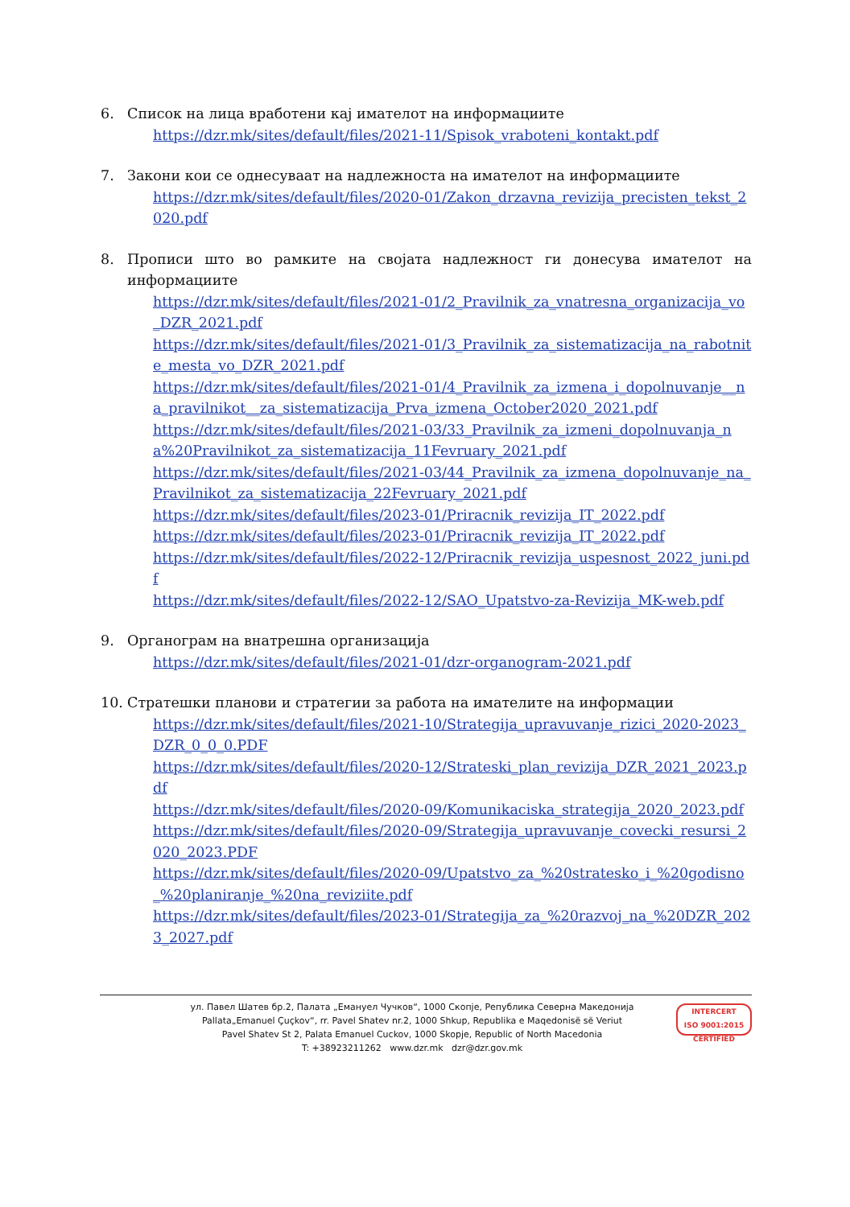6. Список на лица вработени кај имателот на информациите
https://dzr.mk/sites/default/files/2021-11/Spisok_vraboteni_kontakt.pdf
7. Закони кои се однесуваат на надлежноста на имателот на информациите
https://dzr.mk/sites/default/files/2020-01/Zakon_drzavna_revizija_precisten_tekst_2020.pdf
8. Прописи што во рамките на својата надлежност ги донесува имателот на информациите
https://dzr.mk/sites/default/files/2021-01/2_Pravilnik_za_vnatresna_organizacija_vo_DZR_2021.pdf
https://dzr.mk/sites/default/files/2021-01/3_Pravilnik_za_sistematizacija_na_rabotnite_mesta_vo_DZR_2021.pdf
https://dzr.mk/sites/default/files/2021-01/4_Pravilnik_za_izmena_i_dopolnuvanje__na_pravilnikot__za_sistematizacija_Prva_izmena_October2020_2021.pdf
https://dzr.mk/sites/default/files/2021-03/33_Pravilnik_za_izmeni_dopolnuvanja_na%20Pravilnikot_za_sistematizacija_11Fevruary_2021.pdf
https://dzr.mk/sites/default/files/2021-03/44_Pravilnik_za_izmena_dopolnuvanje_na_Pravilnikot_za_sistematizacija_22Fevruary_2021.pdf
https://dzr.mk/sites/default/files/2023-01/Priracnik_revizija_IT_2022.pdf
https://dzr.mk/sites/default/files/2023-01/Priracnik_revizija_IT_2022.pdf
https://dzr.mk/sites/default/files/2022-12/Priracnik_revizija_uspesnost_2022_juni.pdf
https://dzr.mk/sites/default/files/2022-12/SAO_Upatstvo-za-Revizija_MK-web.pdf
9. Органограм на внатрешна организација
https://dzr.mk/sites/default/files/2021-01/dzr-organogram-2021.pdf
10. Стратешки планови и стратегии за работа на имателите на информации
https://dzr.mk/sites/default/files/2021-10/Strategija_upravuvanje_rizici_2020-2023_DZR_0_0_0.PDF
https://dzr.mk/sites/default/files/2020-12/Strateski_plan_revizija_DZR_2021_2023.pdf
https://dzr.mk/sites/default/files/2020-09/Komunikaciska_strategija_2020_2023.pdf
https://dzr.mk/sites/default/files/2020-09/Strategija_upravuvanje_covecki_resursi_2020_2023.PDF
https://dzr.mk/sites/default/files/2020-09/Upatstvo_za_%20stratesko_i_%20godisno_%20planiranje_%20na_reviziite.pdf
https://dzr.mk/sites/default/files/2023-01/Strategija_za_%20razvoj_na_%20DZR_2023_2027.pdf
ул. Павел Шатев бр.2, Палата „Емануел Чучков“, 1000 Скопје, Република Северна Македонија
Pallata„Emanuel Çuçkov“, rr. Pavel Shatev nr.2, 1000 Shkup, Republika e Maqedonisë së Veriut
Pavel Shatev St 2, Palata Emanuel Cuckov, 1000 Skopje, Republic of North Macedonia
T: +38923211262 www.dzr.mk dzr@dzr.gov.mk
INTERCERT
ISO 9001:2015 CERTIFIED